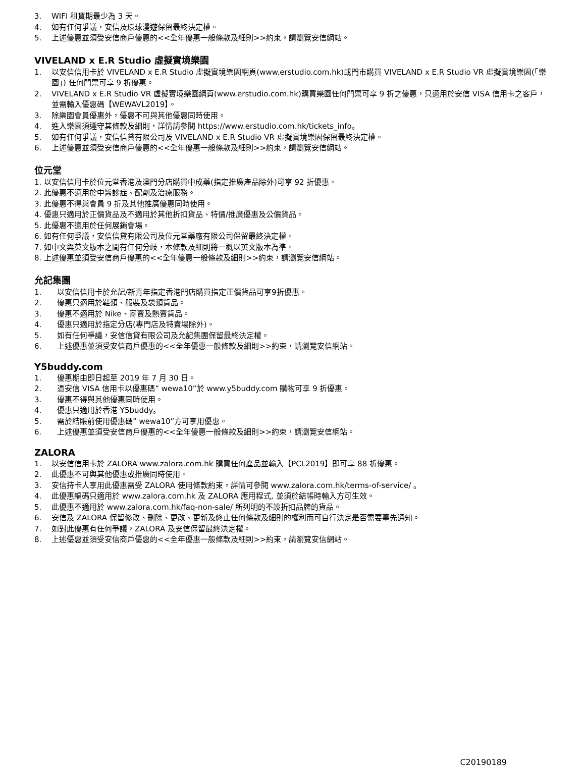3. WIFI 租賃期最少為 3 天。
4. 如有任何爭議，安信及環球漫遊保留最終決定權。
5. 上述優惠並須受安信商戶優惠的<<全年優惠一般條款及細則>>約束，請瀏覽安信網站。
VIVELAND x E.R Studio 虛擬實境樂園
1. 以安信信用卡於 VIVELAND x E.R Studio 虛擬實境樂園網頁(www.erstudio.com.hk)或門市購買 VIVELAND x E.R Studio VR 虛擬實境樂園(「樂園」) 任何門票可享 9 折優惠。
2. VIVELAND x E.R Studio VR 虛擬實境樂園網頁(www.erstudio.com.hk)購買樂園任何門票可享 9 折之優惠，只適用於安信 VISA 信用卡之客戶，並需輸入優惠碼【WEWAVL2019】。
3. 除樂園會員優惠外，優惠不可與其他優惠同時使用。
4. 進入樂園須遵守其條款及細則，詳情請參閱 https://www.erstudio.com.hk/tickets_info。
5. 如有任何爭議，安信信貸有限公司及 VIVELAND x E.R Studio VR 虛擬實境樂園保留最終決定權。
6. 上述優惠並須受安信商戶優惠的<<全年優惠一般條款及細則>>約束，請瀏覽安信網站。
位元堂
1. 以安信信用卡於位元堂香港及澳門分店購買中成藥(指定推廣產品除外)可享 92 折優惠。
2. 此優惠不適用於中醫診症、配劑及治療服務。
3. 此優惠不得與會員 9 折及其他推廣優惠同時使用。
4. 優惠只適用於正價貨品及不適用於其他折扣貨品、特價/推廣優惠及公價貨品。
5. 此優惠不適用於任何展銷會場。
6. 如有任何爭議，安信信貸有限公司及位元堂藥廠有限公司保留最終決定權。
7. 如中文與英文版本之間有任何分歧，本條款及細則將一概以英文版本為準。
8. 上述優惠並須受安信商戶優惠的<<全年優惠一般條款及細則>>約束，請瀏覽安信網站。
允記集團
1. 以安信信用卡於允記/新青年指定香港門店購買指定正價貨品可享9折優惠。
2. 優惠只適用於鞋類、服裝及袋類貨品。
3. 優惠不適用於 Nike、寄賣及熱賣貨品。
4. 優惠只適用於指定分店(專門店及特賣場除外)。
5. 如有任何爭議，安信信貸有限公司及允記集團保留最終決定權。
6. 上述優惠並須受安信商戶優惠的<<全年優惠一般條款及細則>>約束，請瀏覽安信網站。
Y5buddy.com
1. 優惠期由即日起至 2019 年 7 月 30 日。
2. 憑安信 VISA 信用卡以優惠碼” wewa10”於 www.y5buddy.com 購物可享 9 折優惠。
3. 優惠不得與其他優惠同時使用。
4. 優惠只適用於香港 Y5buddy。
5. 需於結賬前使用優惠碼” wewa10”方可享用優惠。
6. 上述優惠並須受安信商戶優惠的<<全年優惠一般條款及細則>>約束，請瀏覽安信網站。
ZALORA
1. 以安信信用卡於 ZALORA www.zalora.com.hk 購買任何產品並輸入【PCL2019】即可享 88 折優惠。
2. 此優惠不可與其他優惠或推廣同時使用。
3. 安信持卡人享用此優惠需受 ZALORA 使用條款約束，詳情可參閱 www.zalora.com.hk/terms-of-service/ 。
4. 此優惠編碼只適用於 www.zalora.com.hk 及 ZALORA 應用程式, 並須於結帳時輸入方可生效。
5. 此優惠不適用於 www.zalora.com.hk/faq-non-sale/ 所列明的不設折扣品牌的貨品。
6. 安信及 ZALORA 保留修改、刪除、更改、更新及終止任何條款及細則的權利而可自行決定是否需要事先通知。
7. 如對此優惠有任何爭議，ZALORA 及安信保留最終決定權。
8. 上述優惠並須受安信商戶優惠的<<全年優惠一般條款及細則>>約束，請瀏覽安信網站。
C20190189